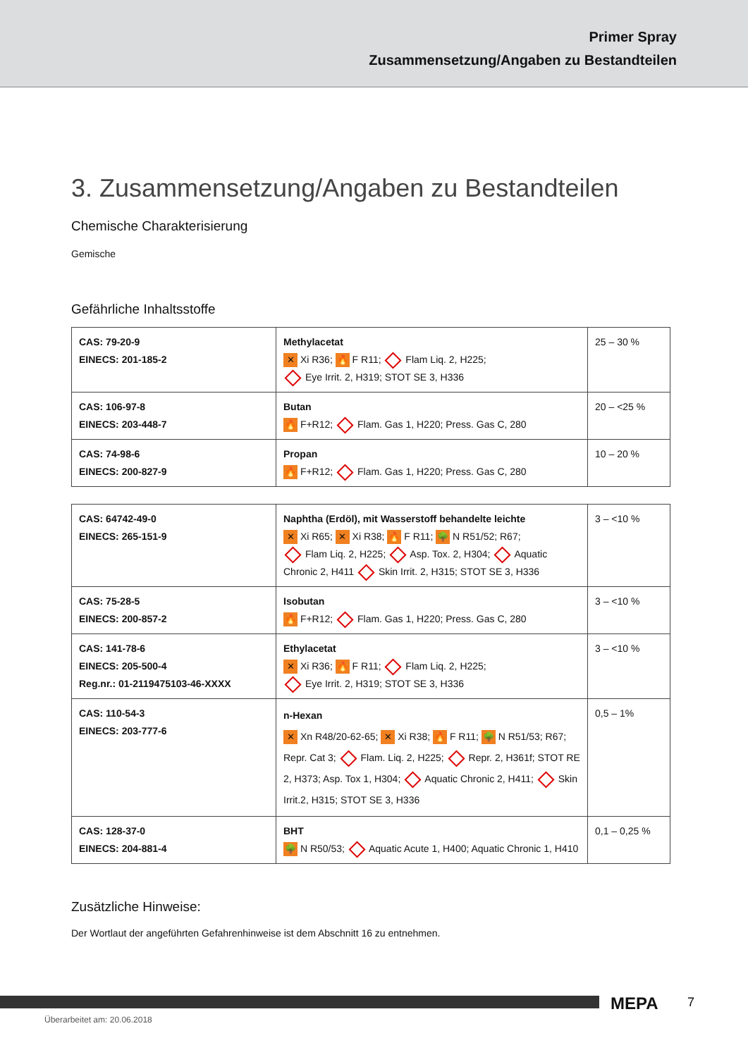Primer Spray
Zusammensetzung/Angaben zu Bestandteilen
3. Zusammensetzung/Angaben zu Bestandteilen
Chemische Charakterisierung
Gemische
Gefährliche Inhaltsstoffe
| CAS: 79-20-9 EINECS: 201-185-2 | Methylacetat ✕ Xi R36; 🔥 F R11; Flam Liq. 2, H225; Eye Irrit. 2, H319; STOT SE 3, H336 | 25 – 30 % |
| CAS: 106-97-8 EINECS: 203-448-7 | Butan 🔥 F+R12; Flam. Gas 1, H220; Press. Gas C, 280 | 20 – <25 % |
| CAS: 74-98-6 EINECS: 200-827-9 | Propan 🔥 F+R12; Flam. Gas 1, H220; Press. Gas C, 280 | 10 – 20 % |
| CAS: 64742-49-0 EINECS: 265-151-9 | Naphtha (Erdöl), mit Wasserstoff behandelte leichte ✕ Xi R65; ✕ Xi R38; 🔥 F R11; 🌳 N R51/52; R67; Flam Liq. 2, H225; Asp. Tox. 2, H304; Aquatic Chronic 2, H411 Skin Irrit. 2, H315; STOT SE 3, H336 | 3 – <10 % |
| CAS: 75-28-5 EINECS: 200-857-2 | Isobutan 🔥 F+R12; Flam. Gas 1, H220; Press. Gas C, 280 | 3 – <10 % |
| CAS: 141-78-6 EINECS: 205-500-4 Reg.nr.: 01-2119475103-46-XXXX | Ethylacetat ✕ Xi R36; 🔥 F R11; Flam Liq. 2, H225; Eye Irrit. 2, H319; STOT SE 3, H336 | 3 – <10 % |
| CAS: 110-54-3 EINECS: 203-777-6 | n-Hexan ✕ Xn R48/20-62-65; ✕ Xi R38; 🔥 F R11; 🌳 N R51/53; R67; Repr. Cat 3; Flam. Liq. 2, H225; Repr. 2, H361f; STOT RE 2, H373; Asp. Tox 1, H304; Aquatic Chronic 2, H411; Skin Irrit.2, H315; STOT SE 3, H336 | 0,5 – 1% |
| CAS: 128-37-0 EINECS: 204-881-4 | BHT 🌳 N R50/53; Aquatic Acute 1, H400; Aquatic Chronic 1, H410 | 0,1 – 0,25 % |
Zusätzliche Hinweise:
Der Wortlaut der angeführten Gefahrenhinweise ist dem Abschnitt 16 zu entnehmen.
MEPA 7
Überarbeitet am: 20.06.2018